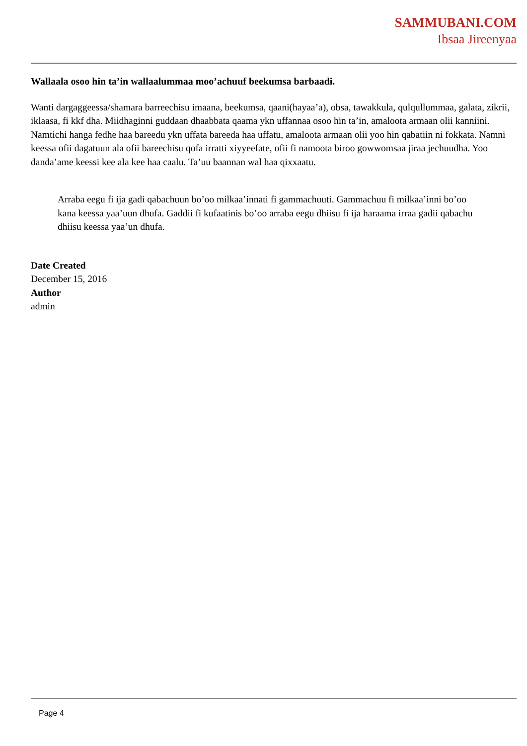SAMMUBANI.COM
Ibsaa Jireenyaa
Wallaala osoo hin ta’in wallaalummaa moo’achuuf beekumsa barbaadi.
Wanti dargaggeessa/shamara barreechisu imaana, beekumsa, qaani(hayaa’a), obsa, tawakkula, qulqullummaa, galata, zikrii, iklaasa, fi kkf dha. Miidhaginni guddaan dhaabbata qaama ykn uffannaa osoo hin ta’in, amaloota armaan olii kanniini. Namtichi hanga fedhe haa bareedu ykn uffata bareeda haa uffatu, amaloota armaan olii yoo hin qabatiin ni fokkata. Namni keessa ofii dagatuun ala ofii bareechisu qofa irratti xiyyeefate, ofii fi namoota biroo gowwomsaa jiraa jechuudha. Yoo danda’ame keessi kee ala kee haa caalu. Ta’uu baannan wal haa qixxaatu.
Arraba eegu fi ija gadi qabachuun bo’oo milkaa’innati fi gammachuuti. Gammachuu fi milkaa’inni bo’oo kana keessa yaa’uun dhufa. Gaddii fi kufaatinis bo’oo arraba eegu dhiisu fi ija haraama irraa gadii qabachu dhiisu keessa yaa’un dhufa.
Date Created
December 15, 2016
Author
admin
Page 4